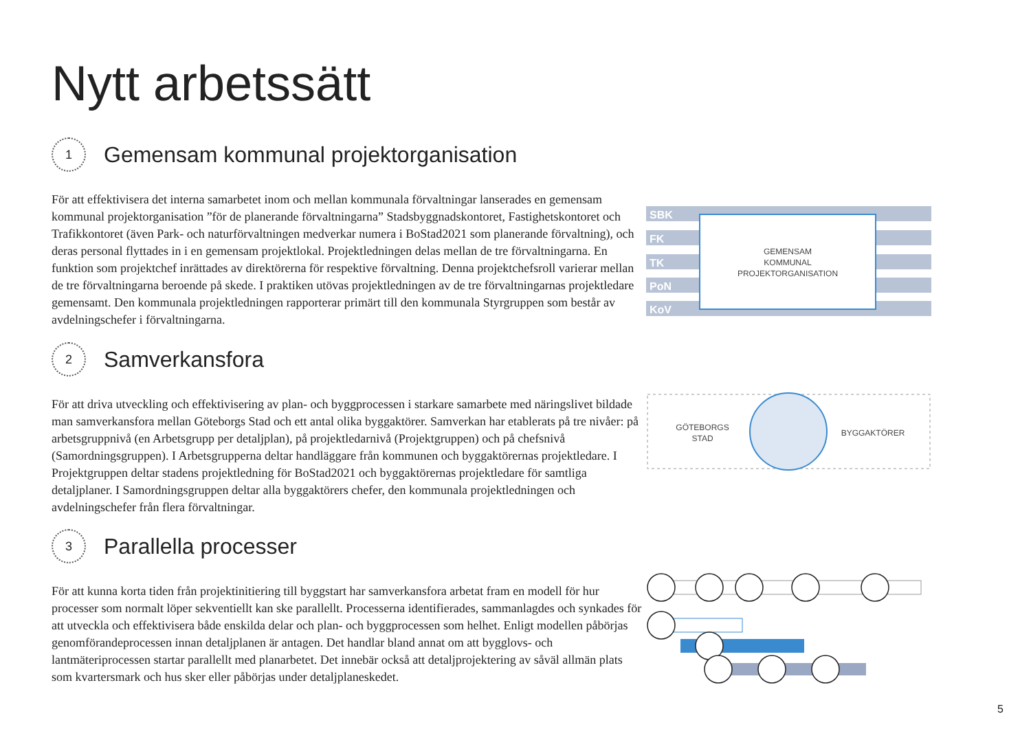Nytt arbetssätt
1
Gemensam kommunal projektorganisation
För att effektivisera det interna samarbetet inom och mellan kommunala förvaltningar lanserades en gemensam kommunal projektorganisation ”för de planerande förvaltningarna” Stadsbyggnadskontoret, Fastighetskontoret och Trafikkontoret (även Park- och naturförvaltningen medverkar numera i BoStad2021 som planerande förvaltning), och deras personal flyttades in i en gemensam projektlokal. Projektledningen delas mellan de tre förvaltningarna. En funktion som projektchef inrättades av direktörerna för respektive förvaltning. Denna projektchefsroll varierar mellan de tre förvaltningarna beroende på skede. I praktiken utövas projektledningen av de tre förvaltningarnas projektledare gemensamt. Den kommunala projektledningen rapporterar primärt till den kommunala Styrgruppen som består av avdelningschefer i förvaltningarna.
SBK
FK
TK
PoN
KoV
GEMENSAM
KOMMUNAL
PROJEKTORGANISATION
2
Samverkansfora
För att driva utveckling och effektivisering av plan- och byggprocessen i starkare samarbete med näringslivet bildade man samverkansfora mellan Göteborgs Stad och ett antal olika byggaktörer. Samverkan har etablerats på tre nivåer: på arbetsgruppnivå (en Arbetsgrupp per detaljplan), på projektledarnivå (Projektgruppen) och på chefsnivå (Samordningsgruppen). I Arbetsgrupperna deltar handläggare från kommunen och byggaktörernas projektledare. I Projektgruppen deltar stadens projektledning för BoStad2021 och byggaktörernas projektledare för samtliga detaljplaner. I Samordningsgruppen deltar alla byggaktörers chefer, den kommunala projektledningen och avdelningschefer från flera förvaltningar.
GÖTEBORGS
STAD
BYGGAKTÖRER
3
Parallella processer
För att kunna korta tiden från projektinitiering till byggstart har samverkansfora arbetat fram en modell för hur processer som normalt löper sekventiellt kan ske parallellt. Processerna identifierades, sammanlagdes och synkades för att utveckla och effektivisera både enskilda delar och plan- och byggprocessen som helhet. Enligt modellen påbörjas genomförandeprocessen innan detaljplanen är antagen. Det handlar bland annat om att bygglovs- och lantmäteriprocessen startar parallellt med planarbetet. Det innebär också att detaljprojektering av såväl allmän plats som kvartersmark och hus sker eller påbörjas under detaljplaneskedet.
5